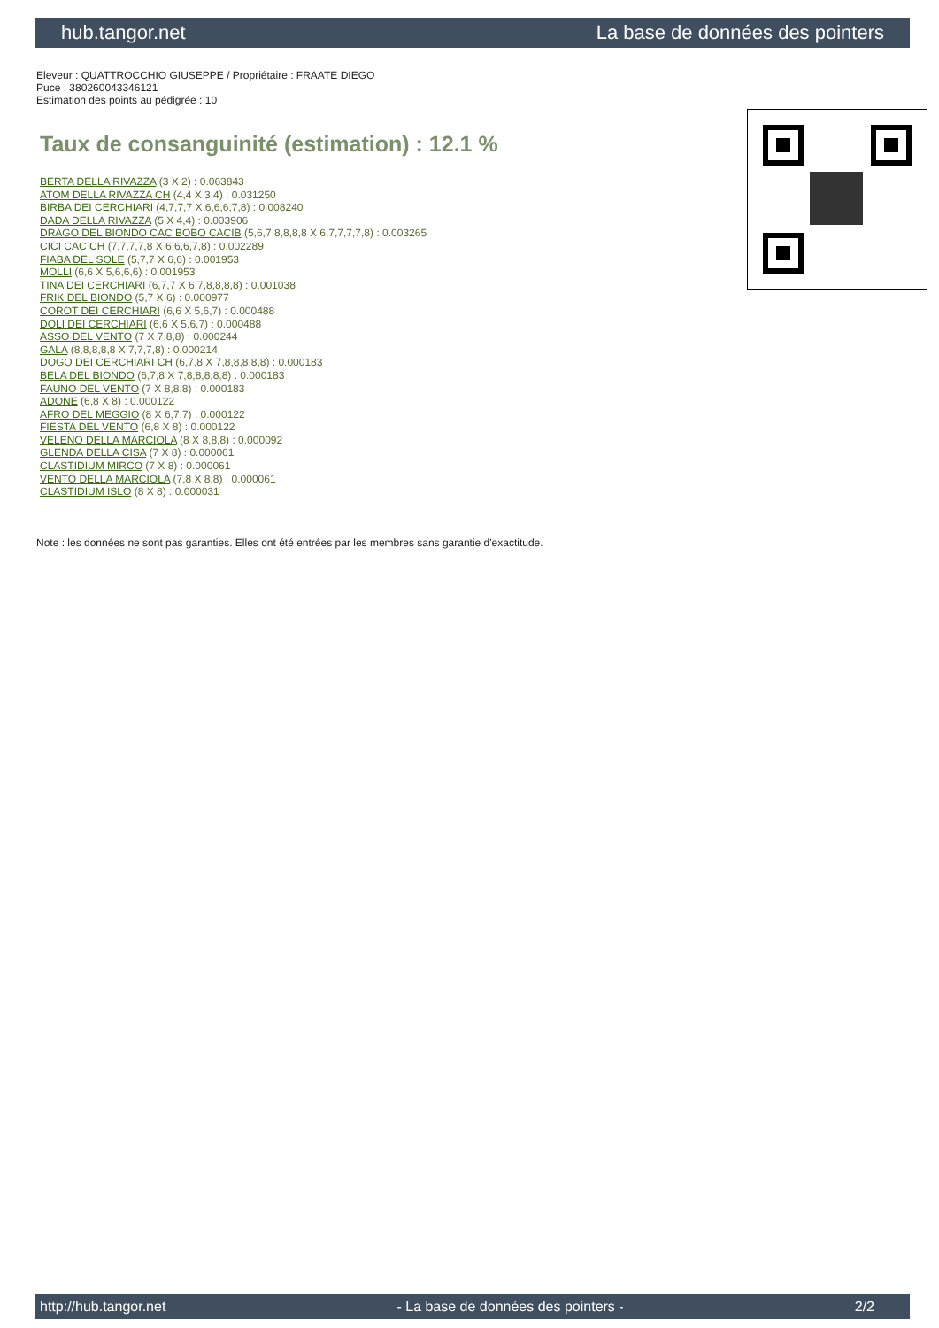hub.tangor.net La base de données des pointers
Eleveur : QUATTROCCHIO GIUSEPPE / Propriétaire : FRAATE DIEGO
Puce : 380260043346121
Estimation des points au pédigrée : 10
Taux de consanguinité (estimation) : 12.1 %
BERTA DELLA RIVAZZA (3 X 2) : 0.063843
ATOM DELLA RIVAZZA CH (4,4 X 3,4) : 0.031250
BIRBA DEI CERCHIARI (4,7,7,7 X 6,6,6,7,8) : 0.008240
DADA DELLA RIVAZZA (5 X 4,4) : 0.003906
DRAGO DEL BIONDO CAC BOBO CACIB (5,6,7,8,8,8,8 X 6,7,7,7,7,8) : 0.003265
CICI CAC CH (7,7,7,7,8 X 6,6,6,7,8) : 0.002289
FIABA DEL SOLE (5,7,7 X 6,6) : 0.001953
MOLLI (6,6 X 5,6,6,6) : 0.001953
TINA DEI CERCHIARI (6,7,7 X 6,7,8,8,8,8) : 0.001038
FRIK DEL BIONDO (5,7 X 6) : 0.000977
COROT DEI CERCHIARI (6,6 X 5,6,7) : 0.000488
DOLI DEI CERCHIARI (6,6 X 5,6,7) : 0.000488
ASSO DEL VENTO (7 X 7,8,8) : 0.000244
GALA (8,8,8,8,8 X 7,7,7,8) : 0.000214
DOGO DEI CERCHIARI CH (6,7,8 X 7,8,8,8,8,8) : 0.000183
BELA DEL BIONDO (6,7,8 X 7,8,8,8,8,8) : 0.000183
FAUNO DEL VENTO (7 X 8,8,8) : 0.000183
ADONE (6,8 X 8) : 0.000122
AFRO DEL MEGGIO (8 X 6,7,7) : 0.000122
FIESTA DEL VENTO (6,8 X 8) : 0.000122
VELENO DELLA MARCIOLA (8 X 8,8,8) : 0.000092
GLENDA DELLA CISA (7 X 8) : 0.000061
CLASTIDIUM MIRCO (7 X 8) : 0.000061
VENTO DELLA MARCIOLA (7,8 X 8,8) : 0.000061
CLASTIDIUM ISLO (8 X 8) : 0.000031
Note : les données ne sont pas garanties. Elles ont été entrées par les membres sans garantie d'exactitude.
http://hub.tangor.net - La base de données des pointers - 2/2